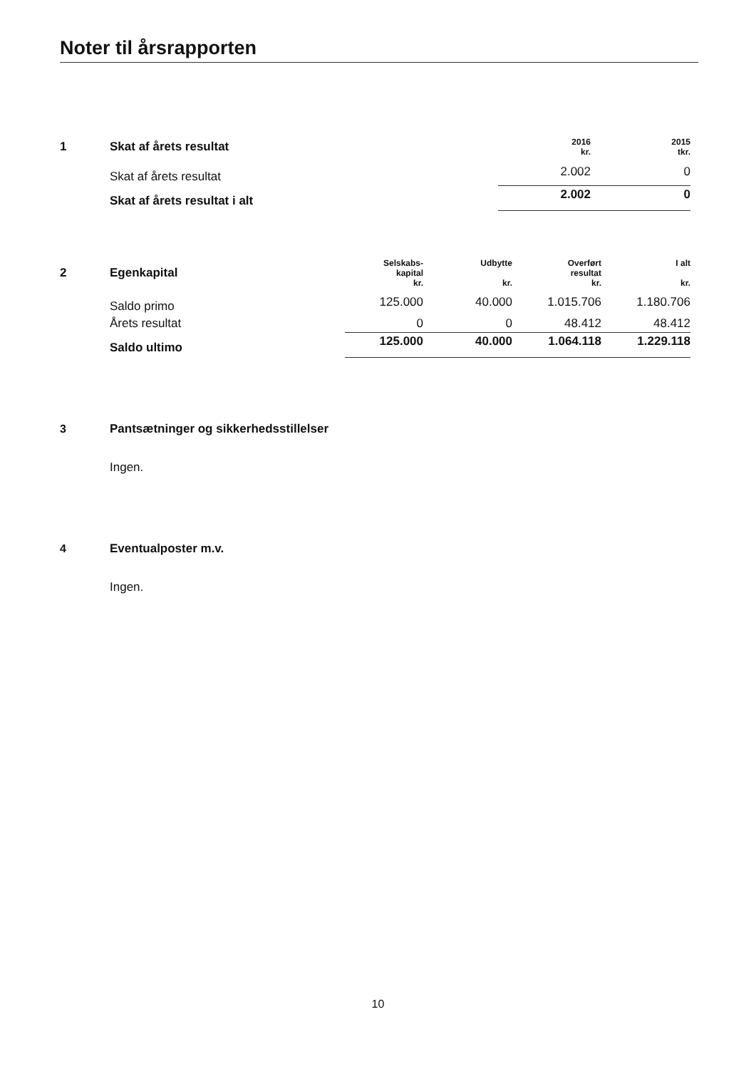Noter til årsrapporten
| 1 | Skat af årets resultat | 2016 kr. | 2015 tkr. |
| | Skat af årets resultat | 2.002 | 0 |
| | Skat af årets resultat i alt | 2.002 | 0 |
| 2 | Egenkapital | Selskabs- kapital kr. | Udbytte kr. | Overført resultat kr. | I alt kr. |
| | Saldo primo | 125.000 | 40.000 | 1.015.706 | 1.180.706 |
| | Årets resultat | 0 | 0 | 48.412 | 48.412 |
| | Saldo ultimo | 125.000 | 40.000 | 1.064.118 | 1.229.118 |
3 Pantsætninger og sikkerhedsstillelser
Ingen.
4 Eventualposter m.v.
Ingen.
10